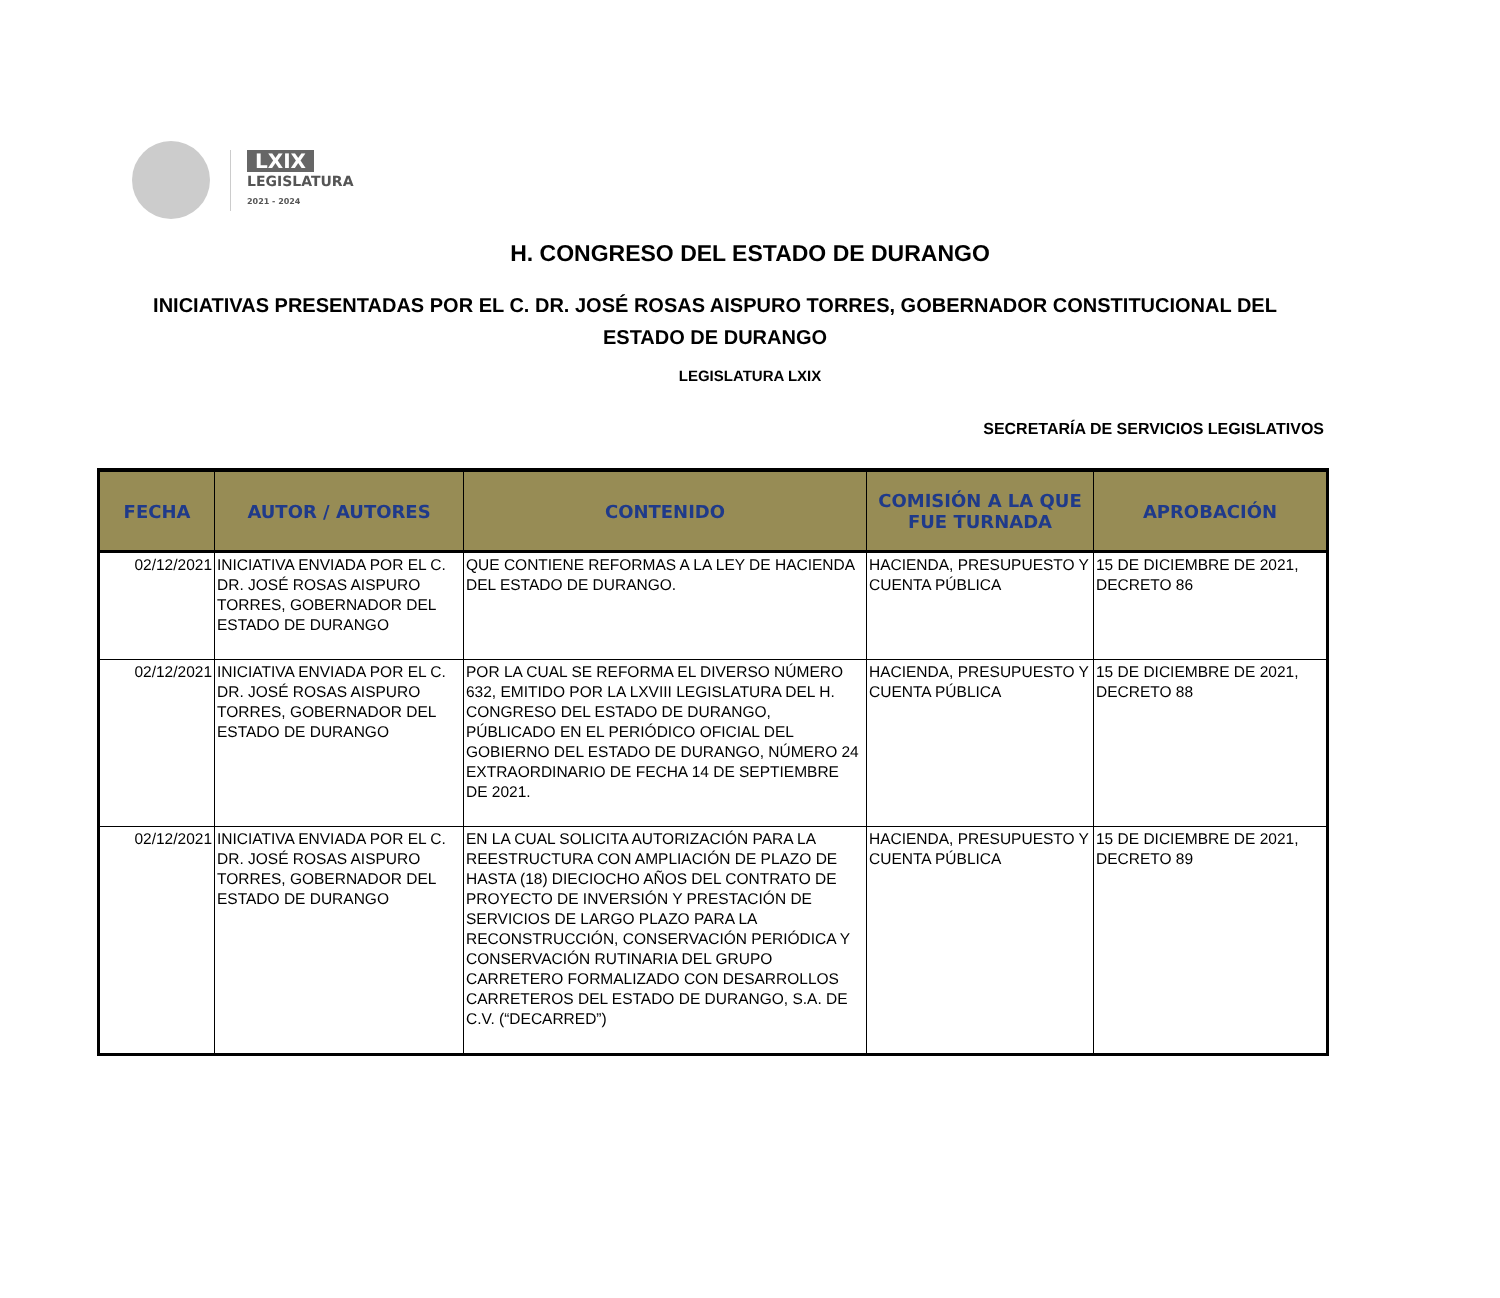LXIX
LEGISLATURA
2021 - 2024
H. CONGRESO DEL ESTADO DE DURANGO
INICIATIVAS PRESENTADAS POR EL C. DR. JOSÉ ROSAS AISPURO TORRES, GOBERNADOR CONSTITUCIONAL DEL ESTADO DE DURANGO
LEGISLATURA LXIX
SECRETARÍA DE SERVICIOS LEGISLATIVOS
| FECHA | AUTOR / AUTORES | CONTENIDO | COMISIÓN A LA QUE FUE TURNADA | APROBACIÓN |
| --- | --- | --- | --- | --- |
| 02/12/2021 | INICIATIVA ENVIADA POR EL C. DR. JOSÉ ROSAS AISPURO TORRES, GOBERNADOR DEL ESTADO DE DURANGO | QUE CONTIENE REFORMAS A LA LEY DE HACIENDA DEL ESTADO DE DURANGO. | HACIENDA, PRESUPUESTO Y CUENTA PÚBLICA | 15 DE DICIEMBRE DE 2021, DECRETO 86 |
| 02/12/2021 | INICIATIVA ENVIADA POR EL C. DR. JOSÉ ROSAS AISPURO TORRES, GOBERNADOR DEL ESTADO DE DURANGO | POR LA CUAL SE REFORMA EL DIVERSO NÚMERO 632, EMITIDO POR LA LXVIII LEGISLATURA DEL H. CONGRESO DEL ESTADO DE DURANGO, PÚBLICADO EN EL PERIÓDICO OFICIAL DEL GOBIERNO DEL ESTADO DE DURANGO, NÚMERO 24 EXTRAORDINARIO DE FECHA 14 DE SEPTIEMBRE DE 2021. | HACIENDA, PRESUPUESTO Y CUENTA PÚBLICA | 15 DE DICIEMBRE DE 2021, DECRETO 88 |
| 02/12/2021 | INICIATIVA ENVIADA POR EL C. DR. JOSÉ ROSAS AISPURO TORRES, GOBERNADOR DEL ESTADO DE DURANGO | EN LA CUAL SOLICITA AUTORIZACIÓN PARA LA REESTRUCTURA CON AMPLIACIÓN DE PLAZO DE HASTA (18) DIECIOCHO AÑOS DEL CONTRATO DE PROYECTO DE INVERSIÓN Y PRESTACIÓN DE SERVICIOS DE LARGO PLAZO PARA LA RECONSTRUCCIÓN, CONSERVACIÓN PERIÓDICA Y CONSERVACIÓN RUTINARIA DEL GRUPO CARRETERO FORMALIZADO CON DESARROLLOS CARRETEROS DEL ESTADO DE DURANGO, S.A. DE C.V. (“DECARRED”) | HACIENDA, PRESUPUESTO Y CUENTA PÚBLICA | 15 DE DICIEMBRE DE 2021, DECRETO 89 |